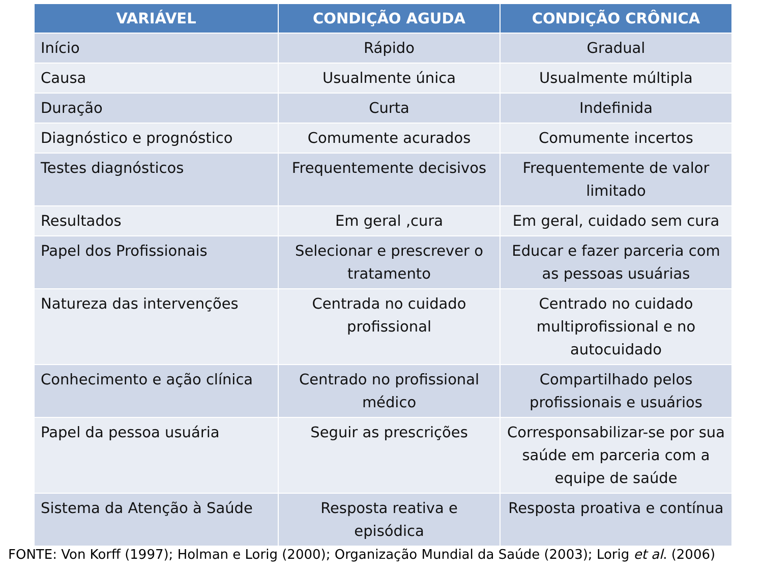| VARIÁVEL | CONDIÇÃO AGUDA | CONDIÇÃO CRÔNICA |
| --- | --- | --- |
| Início | Rápido | Gradual |
| Causa | Usualmente única | Usualmente múltipla |
| Duração | Curta | Indefinida |
| Diagnóstico e prognóstico | Comumente acurados | Comumente incertos |
| Testes diagnósticos | Frequentemente decisivos | Frequentemente de valor limitado |
| Resultados | Em geral ,cura | Em geral, cuidado sem cura |
| Papel dos Profissionais | Selecionar e prescrever o tratamento | Educar e fazer parceria com as pessoas usuárias |
| Natureza das intervenções | Centrada no cuidado profissional | Centrado no cuidado multiprofissional e no autocuidado |
| Conhecimento e ação clínica | Centrado no profissional médico | Compartilhado pelos profissionais e usuários |
| Papel da pessoa usuária | Seguir as prescrições | Corresponsabilizar-se por sua saúde em parceria com a equipe de saúde |
| Sistema da Atenção à Saúde | Resposta reativa e episódica | Resposta proativa e contínua |
FONTE: Von Korff (1997); Holman e Lorig (2000); Organização Mundial da Saúde (2003); Lorig et al. (2006)